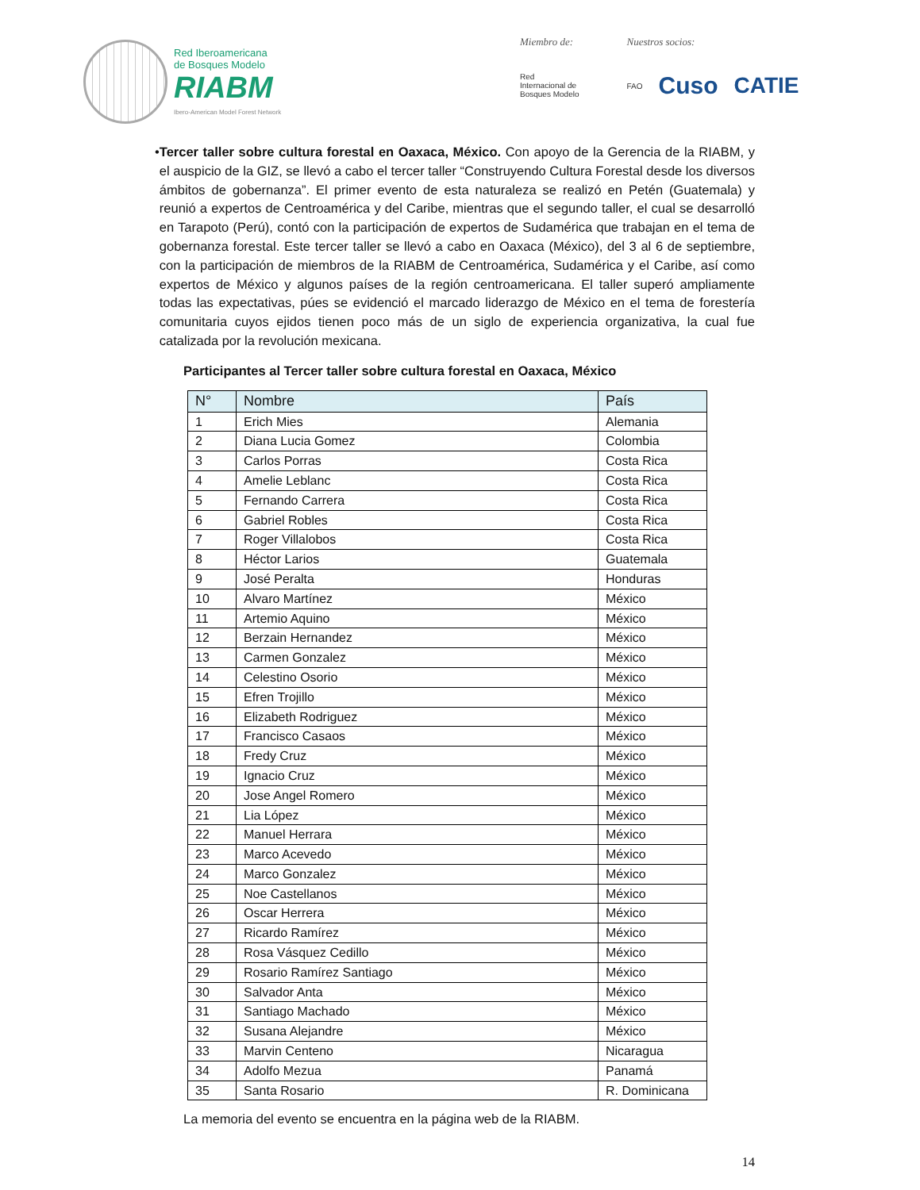Red Iberoamericana
de Bosques Modelo
RIABM
Ibero-American Model Forest Network
Miembro de:
Red
Internacional de
Bosques Modelo
Nuestros socios:
FAO Cuso CATIE
• Tercer taller sobre cultura forestal en Oaxaca, México. Con apoyo de la Gerencia de la RIABM, y el auspicio de la GIZ, se llevó a cabo el tercer taller “Construyendo Cultura Forestal desde los diversos ámbitos de gobernanza”. El primer evento de esta naturaleza se realizó en Petén (Guatemala) y reunió a expertos de Centroamérica y del Caribe, mientras que el segundo taller, el cual se desarrolló en Tarapoto (Perú), contó con la participación de expertos de Sudamérica que trabajan en el tema de gobernanza forestal. Este tercer taller se llevó a cabo en Oaxaca (México), del 3 al 6 de septiembre, con la participación de miembros de la RIABM de Centroamérica, Sudamérica y el Caribe, así como expertos de México y algunos países de la región centroamericana. El taller superó ampliamente todas las expectativas, púes se evidenció el marcado liderazgo de México en el tema de forestería comunitaria cuyos ejidos tienen poco más de un siglo de experiencia organizativa, la cual fue catalizada por la revolución mexicana.
Participantes al Tercer taller sobre cultura forestal en Oaxaca, México
| N° | Nombre | País |
| --- | --- | --- |
| 1 | Erich Mies | Alemania |
| 2 | Diana Lucia Gomez | Colombia |
| 3 | Carlos Porras | Costa Rica |
| 4 | Amelie Leblanc | Costa Rica |
| 5 | Fernando Carrera | Costa Rica |
| 6 | Gabriel Robles | Costa Rica |
| 7 | Roger Villalobos | Costa Rica |
| 8 | Héctor Larios | Guatemala |
| 9 | José Peralta | Honduras |
| 10 | Alvaro Martínez | México |
| 11 | Artemio Aquino | México |
| 12 | Berzain Hernandez | México |
| 13 | Carmen Gonzalez | México |
| 14 | Celestino Osorio | México |
| 15 | Efren Trojillo | México |
| 16 | Elizabeth Rodriguez | México |
| 17 | Francisco Casaos | México |
| 18 | Fredy Cruz | México |
| 19 | Ignacio Cruz | México |
| 20 | Jose Angel Romero | México |
| 21 | Lia López | México |
| 22 | Manuel Herrara | México |
| 23 | Marco Acevedo | México |
| 24 | Marco Gonzalez | México |
| 25 | Noe Castellanos | México |
| 26 | Oscar Herrera | México |
| 27 | Ricardo Ramírez | México |
| 28 | Rosa Vásquez Cedillo | México |
| 29 | Rosario Ramírez Santiago | México |
| 30 | Salvador Anta | México |
| 31 | Santiago Machado | México |
| 32 | Susana Alejandre | México |
| 33 | Marvin Centeno | Nicaragua |
| 34 | Adolfo Mezua | Panamá |
| 35 | Santa Rosario | R. Dominicana |
La memoria del evento se encuentra en la página web de la RIABM.
14